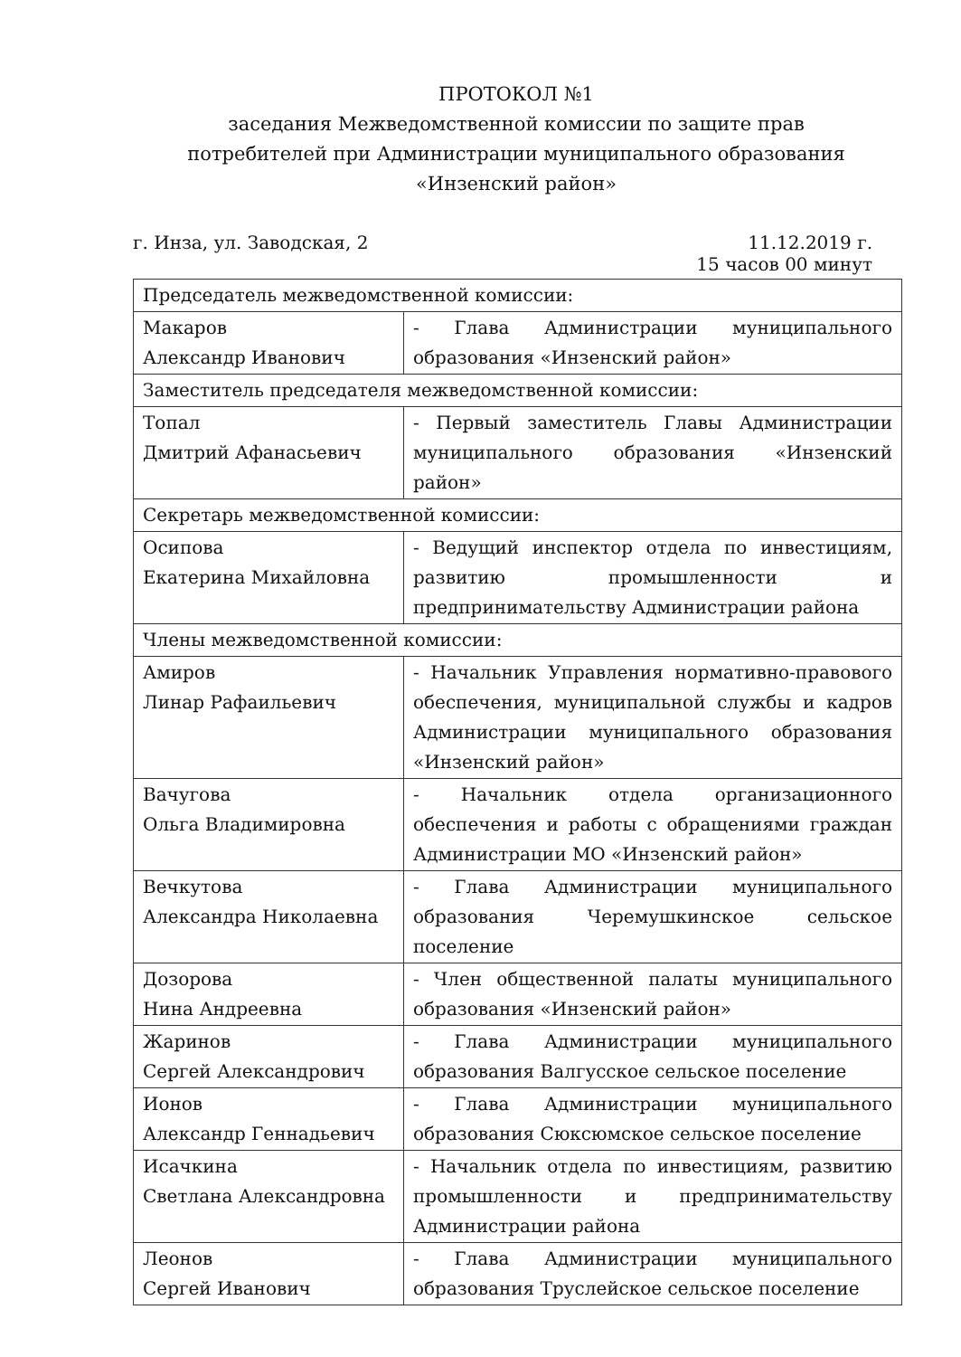ПРОТОКОЛ №1
заседания Межведомственной комиссии по защите прав
потребителей при Администрации муниципального образования «Инзенский район»
г. Инза, ул. Заводская, 2 11.12.2019 г.
15 часов 00 минут
| Председатель межведомственной комиссии: | |
| Макаров Александр Иванович | - Глава Администрации муниципального образования «Инзенский район» |
| Заместитель председателя межведомственной комиссии: | |
| Топал Дмитрий Афанасьевич | - Первый заместитель Главы Администрации муниципального образования «Инзенский район» |
| Секретарь межведомственной комиссии: | |
| Осипова Екатерина Михайловна | - Ведущий инспектор отдела по инвестициям, развитию промышленности и предпринимательству Администрации района |
| Члены межведомственной комиссии: | |
| Амиров Линар Рафаильевич | - Начальник Управления нормативно-правового обеспечения, муниципальной службы и кадров Администрации муниципального образования «Инзенский район» |
| Вачугова Ольга Владимировна | - Начальник отдела организационного обеспечения и работы с обращениями граждан Администрации МО «Инзенский район» |
| Вечкутова Александра Николаевна | - Глава Администрации муниципального образования Черемушкинское сельское поселение |
| Дозорова Нина Андреевна | - Член общественной палаты муниципального образования «Инзенский район» |
| Жаринов Сергей Александрович | - Глава Администрации муниципального образования Валгусское сельское поселение |
| Ионов Александр Геннадьевич | - Глава Администрации муниципального образования Сюксюмское сельское поселение |
| Исачкина Светлана Александровна | - Начальник отдела по инвестициям, развитию промышленности и предпринимательству Администрации района |
| Леонов Сергей Иванович | - Глава Администрации муниципального образования Труслейское сельское поселение |